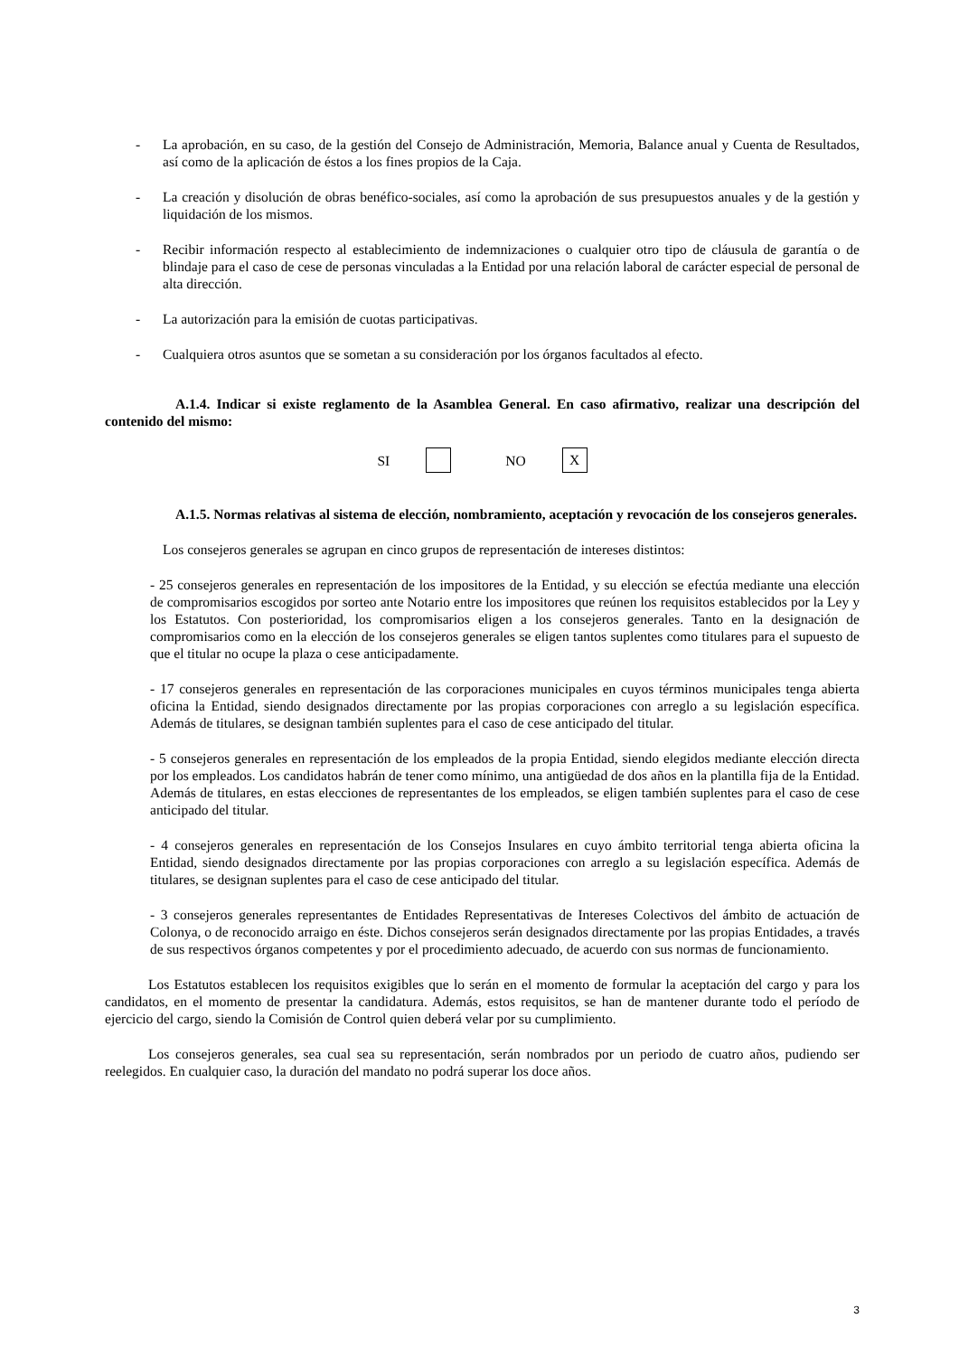- La aprobación, en su caso, de la gestión del Consejo de Administración, Memoria, Balance anual y Cuenta de Resultados, así como de la aplicación de éstos a los fines propios de la Caja.
- La creación y disolución de obras benéfico-sociales, así como la aprobación de sus presupuestos anuales y de la gestión y liquidación de los mismos.
- Recibir información respecto al establecimiento de indemnizaciones o cualquier otro tipo de cláusula de garantía o de blindaje para el caso de cese de personas vinculadas a la Entidad por una relación laboral de carácter especial de personal de alta dirección.
- La autorización para la emisión de cuotas participativas.
- Cualquiera otros asuntos que se sometan a su consideración por los órganos facultados al efecto.
A.1.4. Indicar si existe reglamento de la Asamblea General. En caso afirmativo, realizar una descripción del contenido del mismo:
SI NO X
A.1.5. Normas relativas al sistema de elección, nombramiento, aceptación y revocación de los consejeros generales.
Los consejeros generales se agrupan en cinco grupos de representación de intereses distintos:
- 25 consejeros generales en representación de los impositores de la Entidad, y su elección se efectúa mediante una elección de compromisarios escogidos por sorteo ante Notario entre los impositores que reúnen los requisitos establecidos por la Ley y los Estatutos. Con posterioridad, los compromisarios eligen a los consejeros generales. Tanto en la designación de compromisarios como en la elección de los consejeros generales se eligen tantos suplentes como titulares para el supuesto de que el titular no ocupe la plaza o cese anticipadamente.
- 17 consejeros generales en representación de las corporaciones municipales en cuyos términos municipales tenga abierta oficina la Entidad, siendo designados directamente por las propias corporaciones con arreglo a su legislación específica. Además de titulares, se designan también suplentes para el caso de cese anticipado del titular.
- 5 consejeros generales en representación de los empleados de la propia Entidad, siendo elegidos mediante elección directa por los empleados. Los candidatos habrán de tener como mínimo, una antigüedad de dos años en la plantilla fija de la Entidad. Además de titulares, en estas elecciones de representantes de los empleados, se eligen también suplentes para el caso de cese anticipado del titular.
- 4 consejeros generales en representación de los Consejos Insulares en cuyo ámbito territorial tenga abierta oficina la Entidad, siendo designados directamente por las propias corporaciones con arreglo a su legislación específica. Además de titulares, se designan suplentes para el caso de cese anticipado del titular.
- 3 consejeros generales representantes de Entidades Representativas de Intereses Colectivos del ámbito de actuación de Colonya, o de reconocido arraigo en éste. Dichos consejeros serán designados directamente por las propias Entidades, a través de sus respectivos órganos competentes y por el procedimiento adecuado, de acuerdo con sus normas de funcionamiento.
Los Estatutos establecen los requisitos exigibles que lo serán en el momento de formular la aceptación del cargo y para los candidatos, en el momento de presentar la candidatura. Además, estos requisitos, se han de mantener durante todo el período de ejercicio del cargo, siendo la Comisión de Control quien deberá velar por su cumplimiento.
Los consejeros generales, sea cual sea su representación, serán nombrados por un periodo de cuatro años, pudiendo ser reelegidos. En cualquier caso, la duración del mandato no podrá superar los doce años.
3